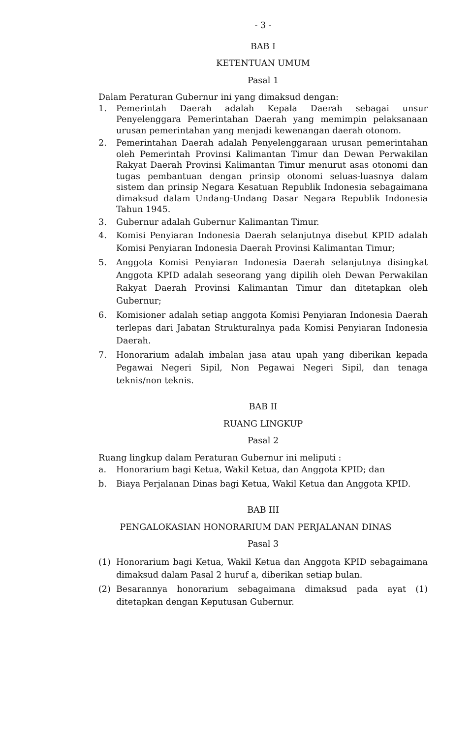- 3 -
BAB I
KETENTUAN UMUM
Pasal 1
Dalam Peraturan Gubernur ini yang dimaksud dengan:
1. Pemerintah Daerah adalah Kepala Daerah sebagai unsur Penyelenggara Pemerintahan Daerah yang memimpin pelaksanaan urusan pemerintahan yang menjadi kewenangan daerah otonom.
2. Pemerintahan Daerah adalah Penyelenggaraan urusan pemerintahan oleh Pemerintah Provinsi Kalimantan Timur dan Dewan Perwakilan Rakyat Daerah Provinsi Kalimantan Timur menurut asas otonomi dan tugas pembantuan dengan prinsip otonomi seluas-luasnya dalam sistem dan prinsip Negara Kesatuan Republik Indonesia sebagaimana dimaksud dalam Undang-Undang Dasar Negara Republik Indonesia Tahun 1945.
3. Gubernur adalah Gubernur Kalimantan Timur.
4. Komisi Penyiaran Indonesia Daerah selanjutnya disebut KPID adalah Komisi Penyiaran Indonesia Daerah Provinsi Kalimantan Timur;
5. Anggota Komisi Penyiaran Indonesia Daerah selanjutnya disingkat Anggota KPID adalah seseorang yang dipilih oleh Dewan Perwakilan Rakyat Daerah Provinsi Kalimantan Timur dan ditetapkan oleh Gubernur;
6. Komisioner adalah setiap anggota Komisi Penyiaran Indonesia Daerah terlepas dari Jabatan Strukturalnya pada Komisi Penyiaran Indonesia Daerah.
7. Honorarium adalah imbalan jasa atau upah yang diberikan kepada Pegawai Negeri Sipil, Non Pegawai Negeri Sipil, dan tenaga teknis/non teknis.
BAB II
RUANG LINGKUP
Pasal 2
Ruang lingkup dalam Peraturan Gubernur ini meliputi :
a. Honorarium bagi Ketua, Wakil Ketua, dan Anggota KPID; dan
b. Biaya Perjalanan Dinas bagi Ketua, Wakil Ketua dan Anggota KPID.
BAB III
PENGALOKASIAN HONORARIUM DAN PERJALANAN DINAS
Pasal 3
(1) Honorarium bagi Ketua, Wakil Ketua dan Anggota KPID sebagaimana dimaksud dalam Pasal 2 huruf a, diberikan setiap bulan.
(2) Besarannya honorarium sebagaimana dimaksud pada ayat (1) ditetapkan dengan Keputusan Gubernur.